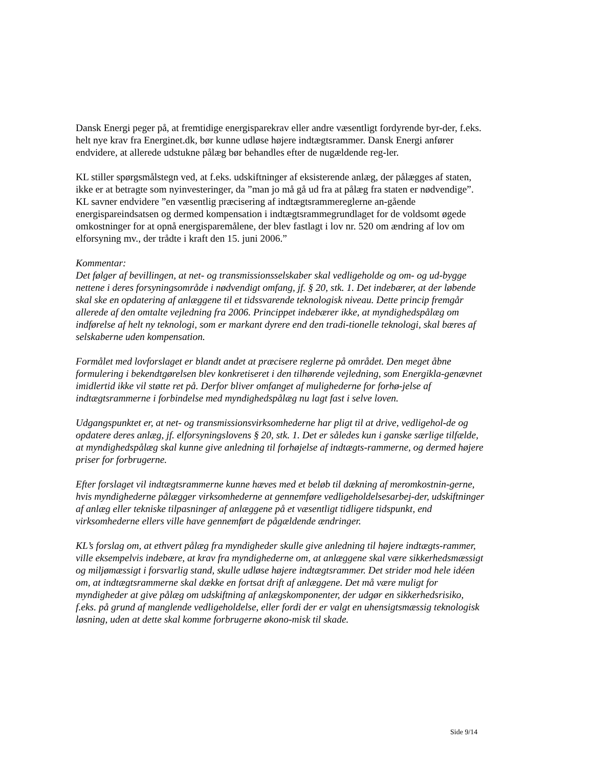Dansk Energi peger på, at fremtidige energisparekrav eller andre væsentligt fordyrende byr-der, f.eks. helt nye krav fra Energinet.dk, bør kunne udløse højere indtægtsrammer. Dansk Energi anfører endvidere, at allerede udstukne pålæg bør behandles efter de nugældende reg-ler.
KL stiller spørgsmålstegn ved, at f.eks. udskiftninger af eksisterende anlæg, der pålægges af staten, ikke er at betragte som nyinvesteringer, da ”man jo må gå ud fra at pålæg fra staten er nødvendige”. KL savner endvidere ”en væsentlig præcisering af indtægtsrammereglerne an-gående energispareindsatsen og dermed kompensation i indtægtsrammegrundlaget for de voldsomt øgede omkostninger for at opnå energisparemålene, der blev fastlagt i lov nr. 520 om ændring af lov om elforsyning mv., der trådte i kraft den 15. juni 2006.”
Kommentar:
Det følger af bevillingen, at net- og transmissionsselskaber skal vedligeholde og om- og ud-bygge nettene i deres forsyningsområde i nødvendigt omfang, jf. § 20, stk. 1. Det indebærer, at der løbende skal ske en opdatering af anlæggene til et tidssvarende teknologisk niveau. Dette princip fremgår allerede af den omtalte vejledning fra 2006. Princippet indebærer ikke, at myndighedspålæg om indførelse af helt ny teknologi, som er markant dyrere end den tradi-tionelle teknologi, skal bæres af selskaberne uden kompensation.
Formålet med lovforslaget er blandt andet at præcisere reglerne på området. Den meget åbne formulering i bekendtgørelsen blev konkretiseret i den tilhørende vejledning, som Energikla-genævnet imidlertid ikke vil støtte ret på. Derfor bliver omfanget af mulighederne for forhø-jelse af indtægtsrammerne i forbindelse med myndighedspålæg nu lagt fast i selve loven.
Udgangspunktet er, at net- og transmissionsvirksomhederne har pligt til at drive, vedligehol-de og opdatere deres anlæg, jf. elforsyningslovens § 20, stk. 1. Det er således kun i ganske særlige tilfælde, at myndighedspålæg skal kunne give anledning til forhøjelse af indtægts-rammerne, og dermed højere priser for forbrugerne.
Efter forslaget vil indtægtsrammerne kunne hæves med et beløb til dækning af meromkostnin-gerne, hvis myndighederne pålægger virksomhederne at gennemføre vedligeholdelsesarbej-der, udskiftninger af anlæg eller tekniske tilpasninger af anlæggene på et væsentligt tidligere tidspunkt, end virksomhederne ellers ville have gennemført de pågældende ændringer.
KL’s forslag om, at ethvert pålæg fra myndigheder skulle give anledning til højere indtægts-rammer, ville eksempelvis indebære, at krav fra myndighederne om, at anlæggene skal være sikkerhedsmæssigt og miljømæssigt i forsvarlig stand, skulle udløse højere indtægtsrammer. Det strider mod hele idéen om, at indtægtsrammerne skal dække en fortsat drift af anlæggene. Det må være muligt for myndigheder at give pålæg om udskiftning af anlægskomponenter, der udgør en sikkerhedsrisiko, f.eks. på grund af manglende vedligeholdelse, eller fordi der er valgt en uhensigtsmæssig teknologisk løsning, uden at dette skal komme forbrugerne økono-misk til skade.
Side 9/14